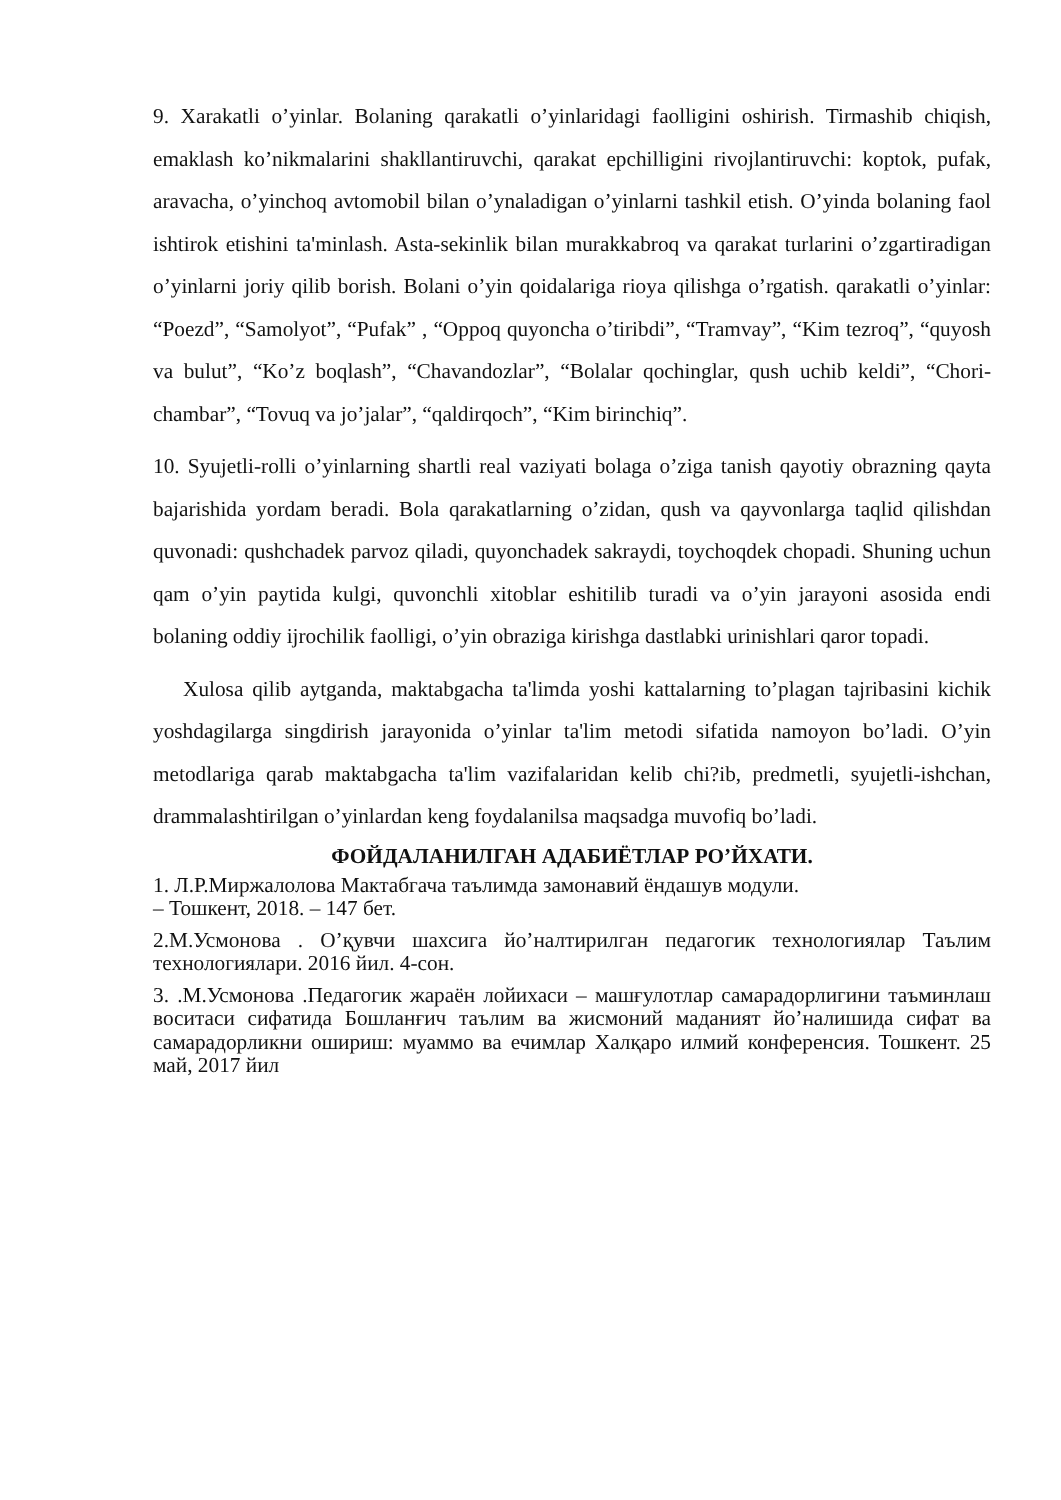9. Xarakatli o’yinlar. Bolaning qarakatli o’yinlaridagi faolligini oshirish. Tirmashib chiqish, emaklash ko’nikmalarini shakllantiruvchi, qarakat epchilligini rivojlantiruvchi: koptok, pufak, aravacha, o’yinchoq avtomobil bilan o’ynaladigan o’yinlarni tashkil etish. O’yinda bolaning faol ishtirok etishini ta'minlash. Asta-sekinlik bilan murakkabroq va qarakat turlarini o’zgartiradigan o’yinlarni joriy qilib borish. Bolani o’yin qoidalariga rioya qilishga o’rgatish. qarakatli o’yinlar: “Poezd”, “Samolyot”, “Pufak” , “Oppoq quyoncha o’tiribdi”, “Tramvay”, “Kim tezroq”, “quyosh va bulut”, “Ko’z boqlash”, “Chavandozlar”, “Bolalar qochinglar, qush uchib keldi”, “Chori-chambar”, “Tovuq va jo’jalar”, “qaldirqoch”, “Kim birinchiq”.
10. Syujetli-rolli o’yinlarning shartli real vaziyati bolaga o’ziga tanish qayotiy obrazning qayta bajarishida yordam beradi. Bola qarakatlarning o’zidan, qush va qayvonlarga taqlid qilishdan quvonadi: qushchadek parvoz qiladi, quyonchadek sakraydi, toychoqdek chopadi. Shuning uchun qam o’yin paytida kulgi, quvonchli xitoblar eshitilib turadi va o’yin jarayoni asosida endi bolaning oddiy ijrochilik faolligi, o’yin obraziga kirishga dastlabki urinishlari qaror topadi.
Xulosa qilib aytganda, maktabgacha ta'limda yoshi kattalarning to’plagan tajribasini kichik yoshdagilarga singdirish jarayonida o’yinlar ta'lim metodi sifatida namoyon bo’ladi. O’yin metodlariga qarab maktabgacha ta'lim vazifalaridan kelib chi?ib, predmetli, syujetli-ishchan, drammalashtirilgan o’yinlardan keng foydalanilsa maqsadga muvofiq bo’ladi.
ФОЙДАЛАНИЛГАН АДАБИЁТЛАР РО’ЙХАТИ.
1. Л.Р.Миржалолова Мактабгача таълимда замонавий ёндашув модули.
– Тошкент, 2018. – 147 бет.
2.М.Усмонова . О’қувчи шахсига йо’налтирилган педагогик технологиялар Таълим технологиялари. 2016 йил. 4-сон.
3. .М.Усмонова .Педагогик жараён лойихаси – машғулотлар самарадорлигини таъминлаш воситаси сифатида Бошланғич таълим ва жисмоний маданият йо’налишида сифат ва самарадорликни ошириш: муаммо ва ечимлар Халқаро илмий конференсия. Тошкент. 25 май, 2017 йил